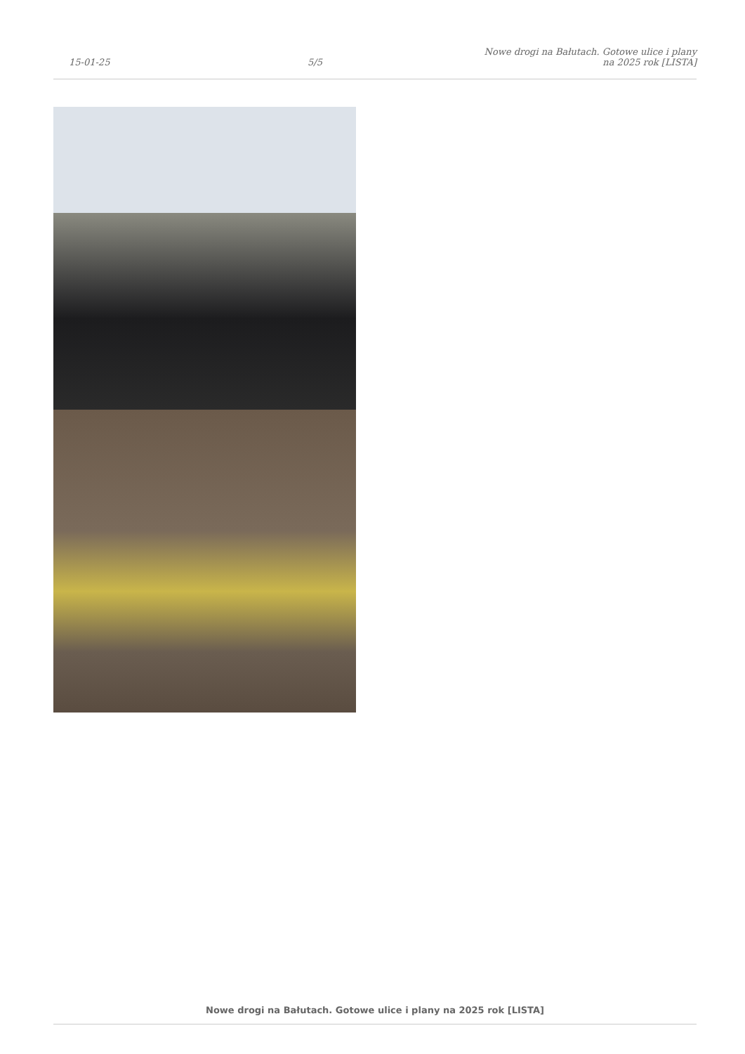15-01-25
5/5
Nowe drogi na Bałutach. Gotowe ulice i plany na 2025 rok [LISTA]
Nowe drogi na Bałutach. Gotowe ulice i plany na 2025 rok [LISTA]